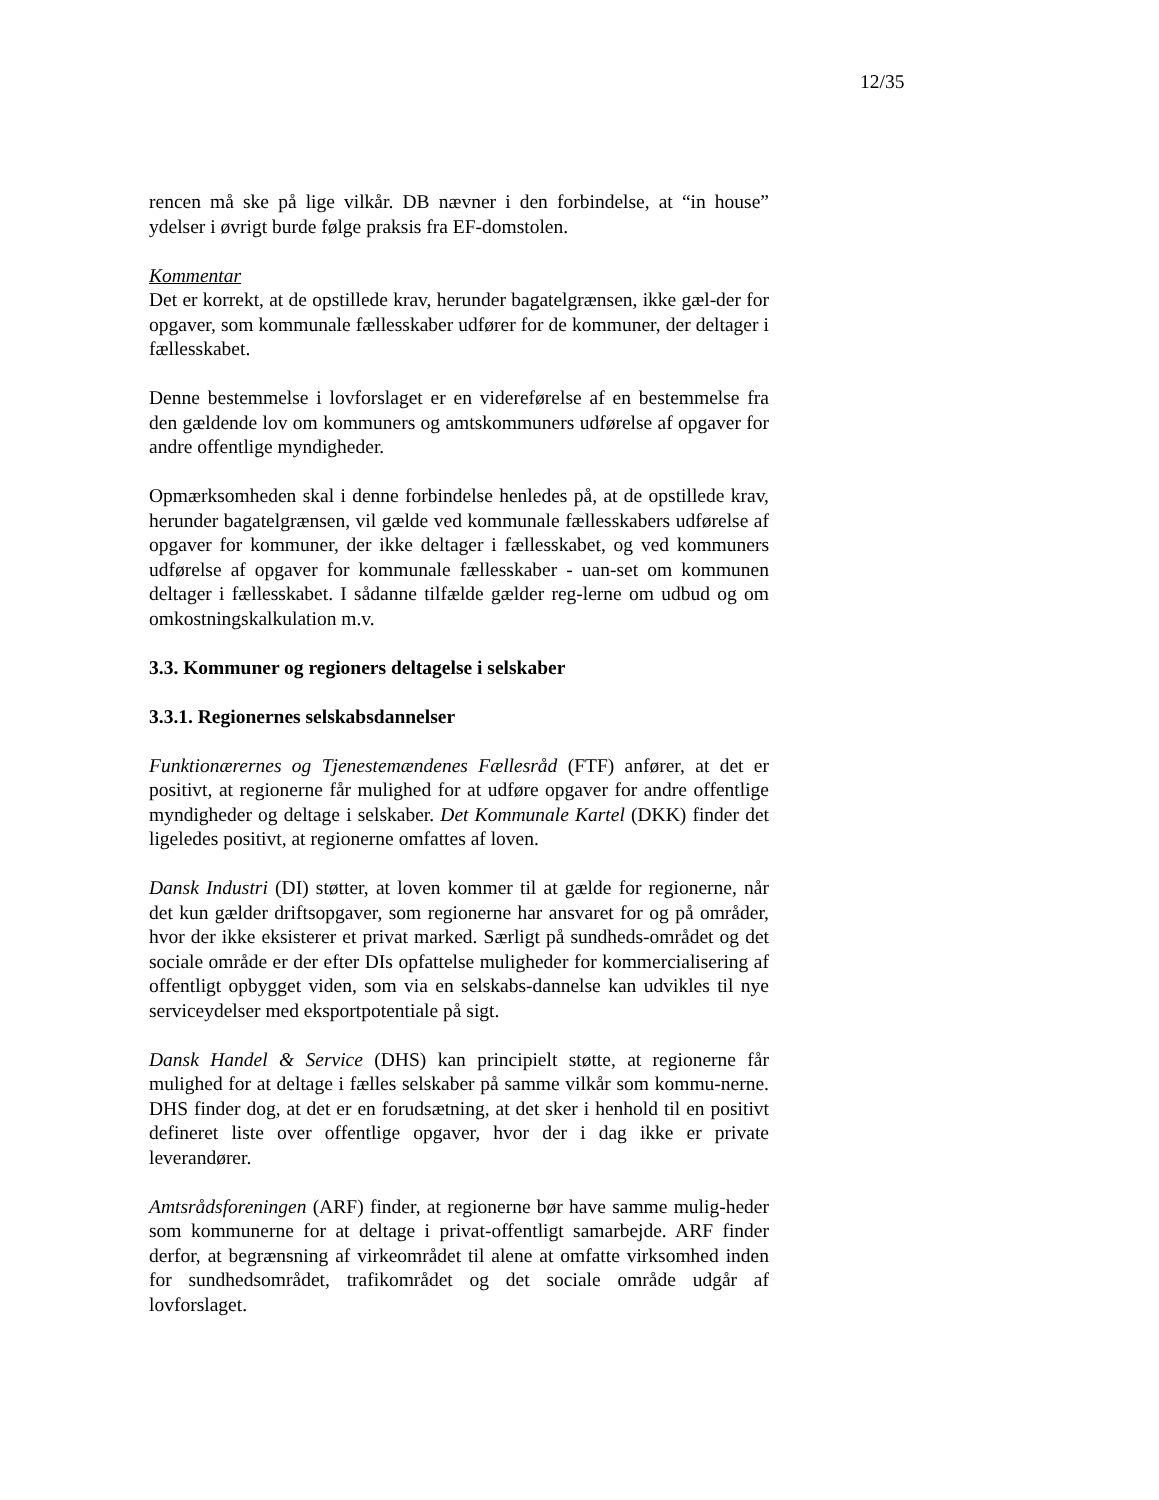12/35
rencen må ske på lige vilkår. DB nævner i den forbindelse, at “in house” ydelser i øvrigt burde følge praksis fra EF-domstolen.
Kommentar
Det er korrekt, at de opstillede krav, herunder bagatelgrænsen, ikke gæl-der for opgaver, som kommunale fællesskaber udfører for de kommuner, der deltager i fællesskabet.
Denne bestemmelse i lovforslaget er en videreførelse af en bestemmelse fra den gældende lov om kommuners og amtskommuners udførelse af opgaver for andre offentlige myndigheder.
Opmærksomheden skal i denne forbindelse henledes på, at de opstillede krav, herunder bagatelgrænsen, vil gælde ved kommunale fællesskabers udførelse af opgaver for kommuner, der ikke deltager i fællesskabet, og ved kommuners udførelse af opgaver for kommunale fællesskaber - uan-set om kommunen deltager i fællesskabet. I sådanne tilfælde gælder reg-lerne om udbud og om omkostningskalkulation m.v.
3.3. Kommuner og regioners deltagelse i selskaber
3.3.1. Regionernes selskabsdannelser
Funktionærernes og Tjenestemændenes Fællesråd (FTF) anfører, at det er positivt, at regionerne får mulighed for at udføre opgaver for andre offentlige myndigheder og deltage i selskaber. Det Kommunale Kartel (DKK) finder det ligeledes positivt, at regionerne omfattes af loven.
Dansk Industri (DI) støtter, at loven kommer til at gælde for regionerne, når det kun gælder driftsopgaver, som regionerne har ansvaret for og på områder, hvor der ikke eksisterer et privat marked. Særligt på sundheds-området og det sociale område er der efter DIs opfattelse muligheder for kommercialisering af offentligt opbygget viden, som via en selskabs-dannelse kan udvikles til nye serviceydelser med eksportpotentiale på sigt.
Dansk Handel & Service (DHS) kan principielt støtte, at regionerne får mulighed for at deltage i fælles selskaber på samme vilkår som kommu-nerne. DHS finder dog, at det er en forudsætning, at det sker i henhold til en positivt defineret liste over offentlige opgaver, hvor der i dag ikke er private leverandører.
Amtsrådsforeningen (ARF) finder, at regionerne bør have samme mulig-heder som kommunerne for at deltage i privat-offentligt samarbejde. ARF finder derfor, at begrænsning af virkeområdet til alene at omfatte virksomhed inden for sundhedsområdet, trafikområdet og det sociale område udgår af lovforslaget.